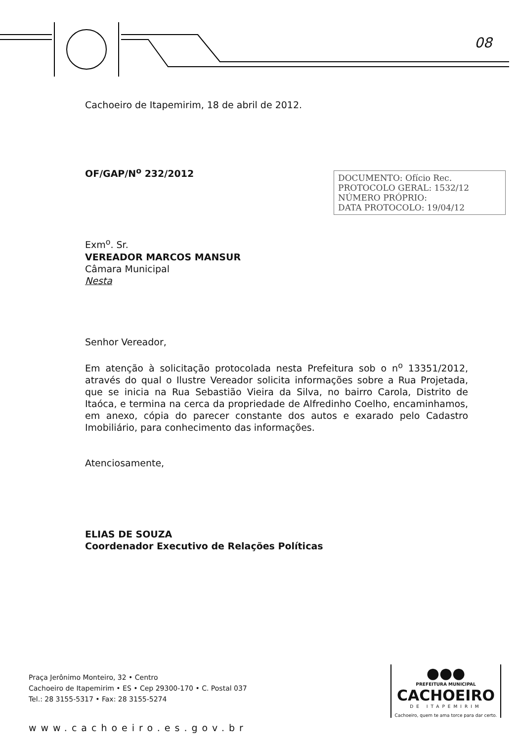Cachoeiro de Itapemirim, 18 de abril de 2012.
OF/GAP/N<sup>o</sup> 232/2012
Exm<sup>o</sup>. Sr.
VEREADOR MARCOS MANSUR
Câmara Municipal
Nesta
Senhor Vereador,
Em atenção à solicitação protocolada nesta Prefeitura sob o n<sup>o</sup> 13351/2012, através do qual o Ilustre Vereador solicita informações sobre a Rua Projetada, que se inicia na Rua Sebastião Vieira da Silva, no bairro Carola, Distrito de Itaóca, e termina na cerca da propriedade de Alfredinho Coelho, encaminhamos, em anexo, cópia do parecer constante dos autos e exarado pelo Cadastro Imobiliário, para conhecimento das informações.
Atenciosamente,
ELIAS DE SOUZA
Coordenador Executivo de Relações Políticas
DOCUMENTO: Ofício Rec.
PROTOCOLO GERAL: 1532/12
NÚMERO PRÓPRIO:
DATA PROTOCOLO: 19/04/12
08
Praça Jerônimo Monteiro, 32 • Centro
Cachoeiro de Itapemirim • ES • Cep 29300-170 • C. Postal 037
Tel.: 28 3155-5317 • Fax: 28 3155-5274
www.cachoeiro.es.gov.br
●●●
PREFEITURA MUNICIPAL
CACHOEIRO
DE ITAPEMIRIM
Cachoeiro, quem te ama torce para dar certo.